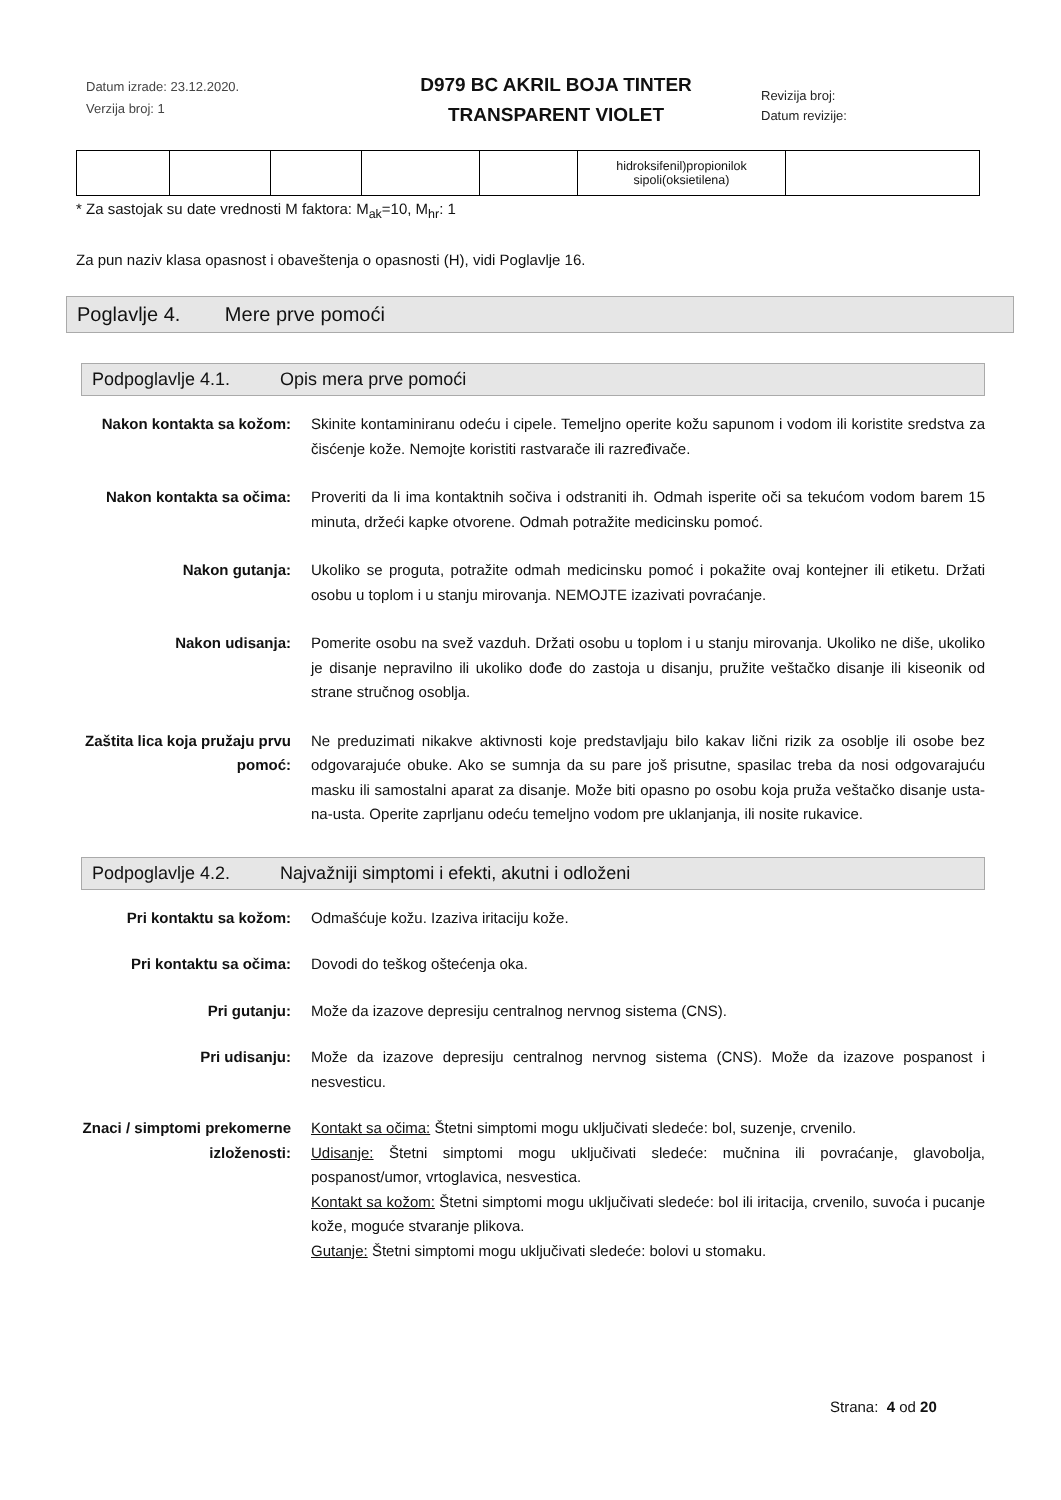Datum izrade: 23.12.2020.
Verzija broj: 1
D979 BC AKRIL BOJA TINTER
TRANSPARENT VIOLET
Revizija broj:
Datum revizije:
| | | | | | hidroksifenil)propionilok sipoli(oksietilena) | |
* Za sastojak su date vrednosti M faktora: M<sub>ak</sub>=10, M<sub>hr</sub>: 1
Za pun naziv klasa opasnost i obaveštenja o opasnosti (H), vidi Poglavlje 16.
Poglavlje 4. Mere prve pomoći
Podpoglavlje 4.1. Opis mera prve pomoći
Nakon kontakta sa kožom:
Skinite kontaminiranu odeću i cipele. Temeljno operite kožu sapunom i vodom ili koristite sredstva za čisćenje kože. Nemojte koristiti rastvarače ili razređivače.
Nakon kontakta sa očima:
Proveriti da li ima kontaktnih sočiva i odstraniti ih. Odmah isperite oči sa tekućom vodom barem 15 minuta, držeći kapke otvorene. Odmah potražite medicinsku pomoć.
Nakon gutanja: Ukoliko se proguta, potražite odmah medicinsku pomoć i pokažite ovaj kontejner ili etiketu. Držati osobu u toplom i u stanju mirovanja. NEMOJTE izazivati povraćanje.
Nakon udisanja: Pomerite osobu na svež vazduh. Držati osobu u toplom i u stanju mirovanja. Ukoliko ne diše, ukoliko je disanje nepravilno ili ukoliko dođe do zastoja u disanju, pružite veštačko disanje ili kiseonik od strane stručnog osoblja.
Zaštita lica koja pružaju prvu pomoć:
Ne preduzimati nikakve aktivnosti koje predstavljaju bilo kakav lični rizik za osoblje ili osobe bez odgovarajuće obuke. Ako se sumnja da su pare još prisutne, spasilac treba da nosi odgovarajuću masku ili samostalni aparat za disanje. Može biti opasno po osobu koja pruža veštačko disanje usta-na-usta. Operite zaprljanu odeću temeljno vodom pre uklanjanja, ili nosite rukavice.
Podpoglavlje 4.2. Najvažniji simptomi i efekti, akutni i odloženi
Pri kontaktu sa kožom: Odmašćuje kožu. Izaziva iritaciju kože.
Pri kontaktu sa očima: Dovodi do teškog oštećenja oka.
Pri gutanju: Može da izazove depresiju centralnog nervnog sistema (CNS).
Pri udisanju: Može da izazove depresiju centralnog nervnog sistema (CNS). Može da izazove pospanost i nesvesticu.
Znaci / simptomi prekomerne izloženosti:
Kontakt sa očima: Štetni simptomi mogu uključivati sledeće: bol, suzenje, crvenilo.
Udisanje: Štetni simptomi mogu uključivati sledeće: mučnina ili povraćanje, glavobolja, pospanost/umor, vrtoglavica, nesvestica.
Kontakt sa kožom: Štetni simptomi mogu uključivati sledeće: bol ili iritacija, crvenilo, suvoća i pucanje kože, moguće stvaranje plikova.
Gutanje: Štetni simptomi mogu uključivati sledeće: bolovi u stomaku.
Strana: 4 od 20